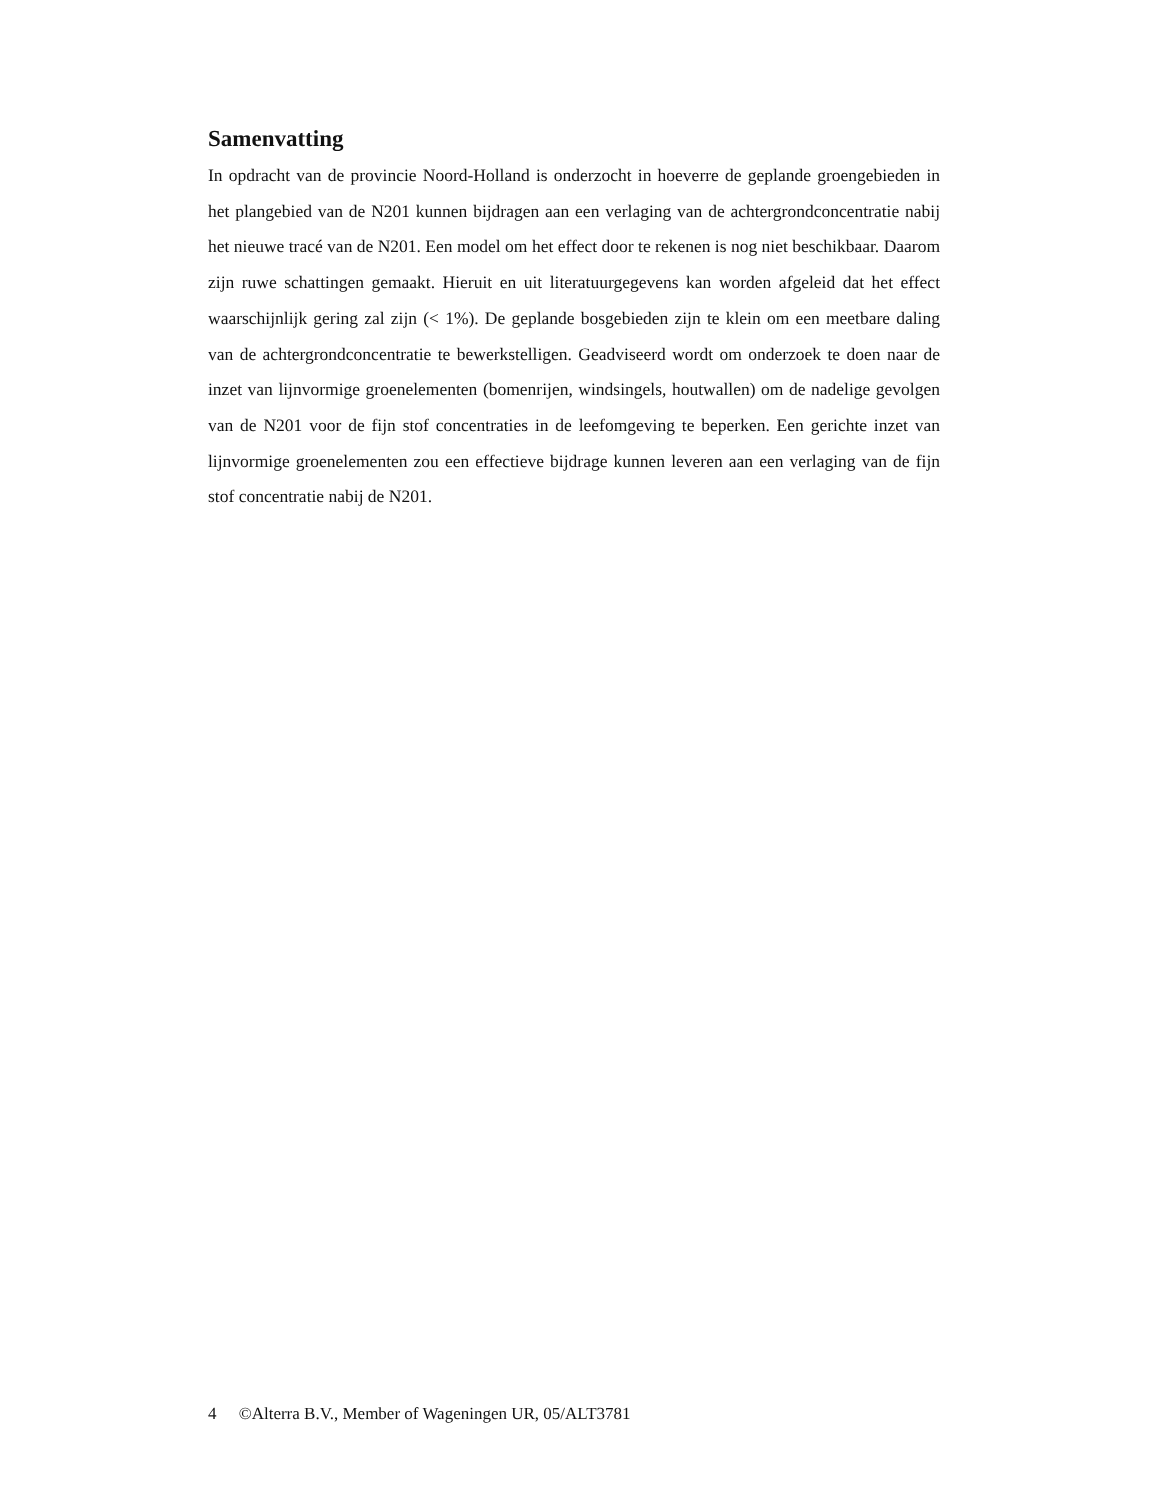Samenvatting
In opdracht van de provincie Noord-Holland is onderzocht in hoeverre de geplande groengebieden in het plangebied van de N201 kunnen bijdragen aan een verlaging van de achtergrondconcentratie nabij het nieuwe tracé van de N201. Een model om het effect door te rekenen is nog niet beschikbaar. Daarom zijn ruwe schattingen gemaakt. Hieruit en uit literatuurgegevens kan worden afgeleid dat het effect waarschijnlijk gering zal zijn (< 1%). De geplande bosgebieden zijn te klein om een meetbare daling van de achtergrondconcentratie te bewerkstelligen. Geadviseerd wordt om onderzoek te doen naar de inzet van lijnvormige groenelementen (bomenrijen, windsingels, houtwallen) om de nadelige gevolgen van de N201 voor de fijn stof concentraties in de leefomgeving te beperken. Een gerichte inzet van lijnvormige groenelementen zou een effectieve bijdrage kunnen leveren aan een verlaging van de fijn stof concentratie nabij de N201.
4 ©Alterra B.V., Member of Wageningen UR, 05/ALT3781